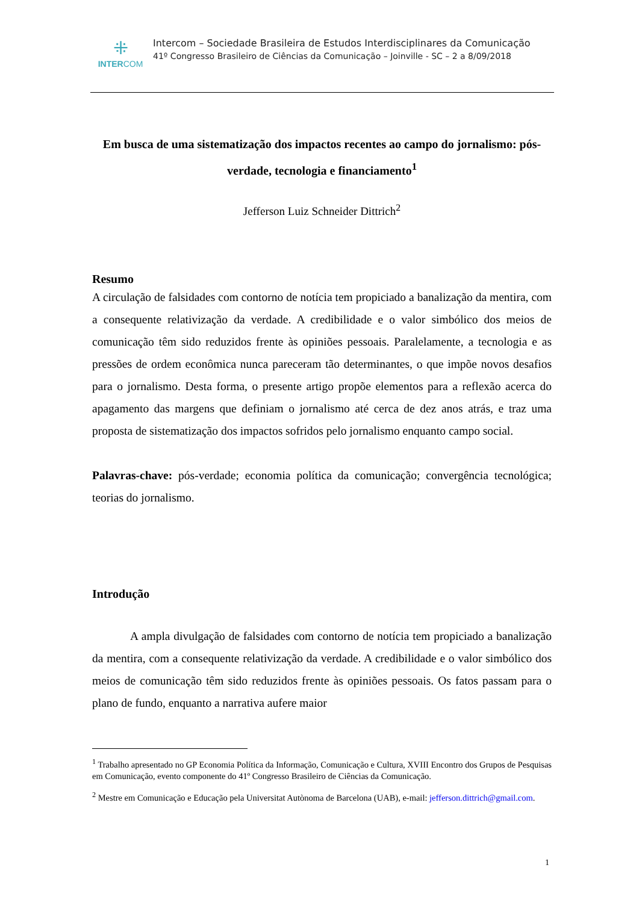⁜
INTERCOM
Intercom – Sociedade Brasileira de Estudos Interdisciplinares da Comunicação
41º Congresso Brasileiro de Ciências da Comunicação – Joinville - SC – 2 a 8/09/2018
Em busca de uma sistematização dos impactos recentes ao campo do jornalismo: pós-verdade, tecnologia e financiamento<sup>1</sup>
Jefferson Luiz Schneider Dittrich<sup>2</sup>
Resumo
A circulação de falsidades com contorno de notícia tem propiciado a banalização da mentira, com a consequente relativização da verdade. A credibilidade e o valor simbólico dos meios de comunicação têm sido reduzidos frente às opiniões pessoais. Paralelamente, a tecnologia e as pressões de ordem econômica nunca pareceram tão determinantes, o que impõe novos desafios para o jornalismo. Desta forma, o presente artigo propõe elementos para a reflexão acerca do apagamento das margens que definiam o jornalismo até cerca de dez anos atrás, e traz uma proposta de sistematização dos impactos sofridos pelo jornalismo enquanto campo social.
Palavras-chave: pós-verdade; economia política da comunicação; convergência tecnológica; teorias do jornalismo.
Introdução
A ampla divulgação de falsidades com contorno de notícia tem propiciado a banalização da mentira, com a consequente relativização da verdade. A credibilidade e o valor simbólico dos meios de comunicação têm sido reduzidos frente às opiniões pessoais. Os fatos passam para o plano de fundo, enquanto a narrativa aufere maior
<sup>1</sup> Trabalho apresentado no GP Economia Política da Informação, Comunicação e Cultura, XVIII Encontro dos Grupos de Pesquisas em Comunicação, evento componente do 41º Congresso Brasileiro de Ciências da Comunicação.
<sup>2</sup> Mestre em Comunicação e Educação pela Universitat Autònoma de Barcelona (UAB), e-mail: jefferson.dittrich@gmail.com.
1